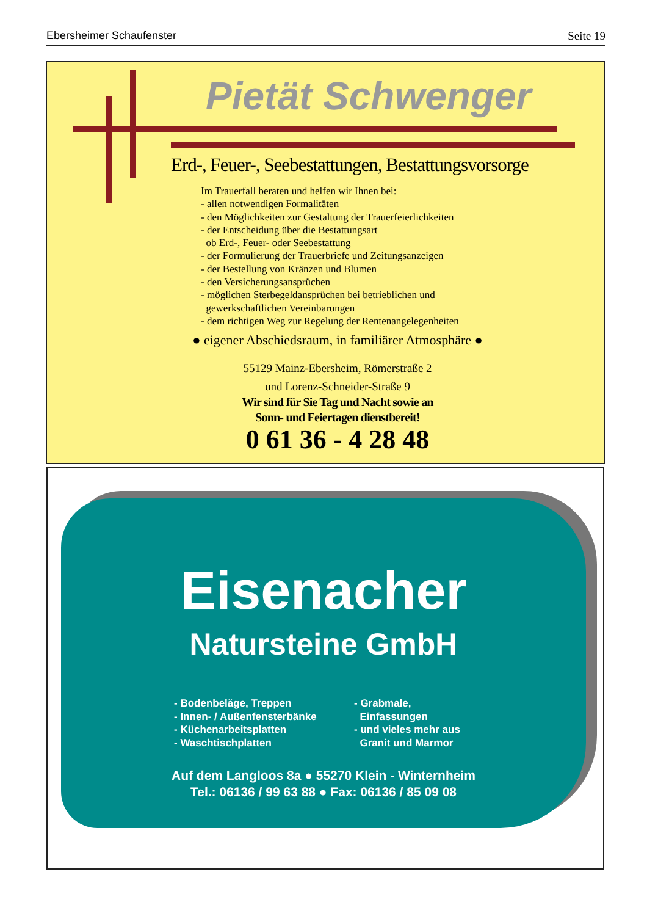Ebersheimer Schaufenster Seite 19
Pietät Schwenger
Erd-, Feuer-, Seebestattungen, Bestattungsvorsorge
Im Trauerfall beraten und helfen wir Ihnen bei:
- allen notwendigen Formalitäten
- den Möglichkeiten zur Gestaltung der Trauerfeierlichkeiten
- der Entscheidung über die Bestattungsart
ob Erd-, Feuer- oder Seebestattung
- der Formulierung der Trauerbriefe und Zeitungsanzeigen
- der Bestellung von Kränzen und Blumen
- den Versicherungsansprüchen
- möglichen Sterbegeldansprüchen bei betrieblichen und
gewerkschaftlichen Vereinbarungen
- dem richtigen Weg zur Regelung der Rentenangelegenheiten
● eigener Abschiedsraum, in familiärer Atmosphäre ●
55129 Mainz-Ebersheim, Römerstraße 2
und Lorenz-Schneider-Straße 9
Wir sind für Sie Tag und Nacht sowie an
Sonn- und Feiertagen dienstbereit!
0 61 36 - 4 28 48
Eisenacher
Natursteine GmbH
- Bodenbeläge, Treppen
- Innen- / Außenfensterbänke
- Küchenarbeitsplatten
- Waschtischplatten
- Grabmale,
Einfassungen
- und vieles mehr aus
Granit und Marmor
Auf dem Langloos 8a ● 55270 Klein - Winternheim
Tel.: 06136 / 99 63 88 ● Fax: 06136 / 85 09 08